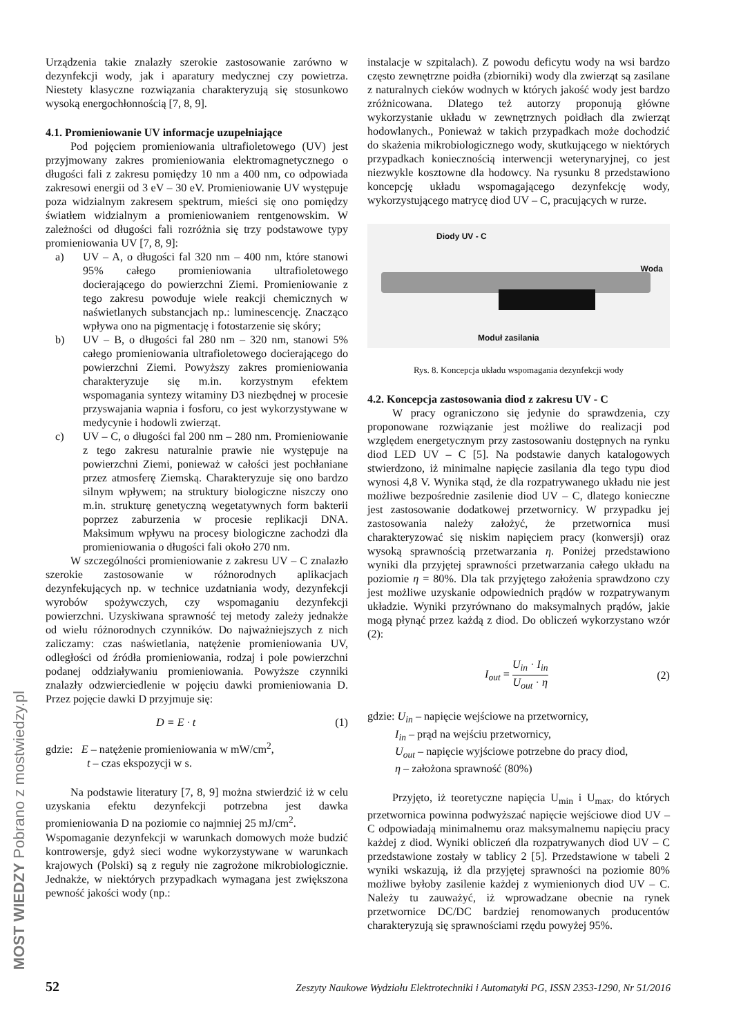Urządzenia takie znalazły szerokie zastosowanie zarówno w dezynfekcji wody, jak i aparatury medycznej czy powietrza. Niestety klasyczne rozwiązania charakteryzują się stosunkowo wysoką energochłonnością [7, 8, 9].
4.1. Promieniowanie UV informacje uzupełniające
Pod pojęciem promieniowania ultrafioletowego (UV) jest przyjmowany zakres promieniowania elektromagnetycznego o długości fali z zakresu pomiędzy 10 nm a 400 nm, co odpowiada zakresowi energii od 3 eV – 30 eV. Promieniowanie UV występuje poza widzialnym zakresem spektrum, mieści się ono pomiędzy światłem widzialnym a promieniowaniem rentgenowskim. W zależności od długości fali rozróżnia się trzy podstawowe typy promieniowania UV [7, 8, 9]:
a) UV – A, o długości fal 320 nm – 400 nm, które stanowi 95% całego promieniowania ultrafioletowego docierającego do powierzchni Ziemi. Promieniowanie z tego zakresu powoduje wiele reakcji chemicznych w naświetlanych substancjach np.: luminescencję. Znacząco wpływa ono na pigmentację i fotostarzenie się skóry;
b) UV – B, o długości fal 280 nm – 320 nm, stanowi 5% całego promieniowania ultrafioletowego docierającego do powierzchni Ziemi. Powyższy zakres promieniowania charakteryzuje się m.in. korzystnym efektem wspomagania syntezy witaminy D3 niezbędnej w procesie przyswajania wapnia i fosforu, co jest wykorzystywane w medycynie i hodowli zwierząt.
c) UV – C, o długości fal 200 nm – 280 nm. Promieniowanie z tego zakresu naturalnie prawie nie występuje na powierzchni Ziemi, ponieważ w całości jest pochłaniane przez atmosferę Ziemską. Charakteryzuje się ono bardzo silnym wpływem; na struktury biologiczne niszczy ono m.in. strukturę genetyczną wegetatywnych form bakterii poprzez zaburzenia w procesie replikacji DNA. Maksimum wpływu na procesy biologiczne zachodzi dla promieniowania o długości fali około 270 nm.
W szczególności promieniowanie z zakresu UV – C znalazło szerokie zastosowanie w różnorodnych aplikacjach dezynfekujących np. w technice uzdatniania wody, dezynfekcji wyrobów spożywczych, czy wspomaganiu dezynfekcji powierzchni. Uzyskiwana sprawność tej metody zależy jednakże od wielu różnorodnych czynników. Do najważniejszych z nich zaliczamy: czas naświetlania, natężenie promieniowania UV, odległości od źródła promieniowania, rodzaj i pole powierzchni podanej oddziaływaniu promieniowania. Powyższe czynniki znalazły odzwierciedlenie w pojęciu dawki promieniowania D. Przez pojęcie dawki D przyjmuje się:
D = E · t (1)
gdzie: E – natężenie promieniowania w mW/cm<sup>2</sup>,
t – czas ekspozycji w s.
Na podstawie literatury [7, 8, 9] można stwierdzić iż w celu uzyskania efektu dezynfekcji potrzebna jest dawka promieniowania D na poziomie co najmniej 25 mJ/cm<sup>2</sup>.
Wspomaganie dezynfekcji w warunkach domowych może budzić kontrowersje, gdyż sieci wodne wykorzystywane w warunkach krajowych (Polski) są z reguły nie zagrożone mikrobiologicznie. Jednakże, w niektórych przypadkach wymagana jest zwiększona pewność jakości wody (np.:
instalacje w szpitalach). Z powodu deficytu wody na wsi bardzo często zewnętrzne poidła (zbiorniki) wody dla zwierząt są zasilane z naturalnych cieków wodnych w których jakość wody jest bardzo zróżnicowana. Dlatego też autorzy proponują główne wykorzystanie układu w zewnętrznych poidłach dla zwierząt hodowlanych., Ponieważ w takich przypadkach może dochodzić do skażenia mikrobiologicznego wody, skutkującego w niektórych przypadkach koniecznością interwencji weterynaryjnej, co jest niezwykle kosztowne dla hodowcy. Na rysunku 8 przedstawiono koncepcję układu wspomagającego dezynfekcję wody, wykorzystującego matrycę diod UV – C, pracujących w rurze.
Diody UV - C
Woda
Moduł zasilania
Rys. 8. Koncepcja układu wspomagania dezynfekcji wody
4.2. Koncepcja zastosowania diod z zakresu UV - C
W pracy ograniczono się jedynie do sprawdzenia, czy proponowane rozwiązanie jest możliwe do realizacji pod względem energetycznym przy zastosowaniu dostępnych na rynku diod LED UV – C [5]. Na podstawie danych katalogowych stwierdzono, iż minimalne napięcie zasilania dla tego typu diod wynosi 4,8 V. Wynika stąd, że dla rozpatrywanego układu nie jest możliwe bezpośrednie zasilenie diod UV – C, dlatego konieczne jest zastosowanie dodatkowej przetwornicy. W przypadku jej zastosowania należy założyć, że przetwornica musi charakteryzować się niskim napięciem pracy (konwersji) oraz wysoką sprawnością przetwarzania η. Poniżej przedstawiono wyniki dla przyjętej sprawności przetwarzania całego układu na poziomie η = 80%. Dla tak przyjętego założenia sprawdzono czy jest możliwe uzyskanie odpowiednich prądów w rozpatrywanym układzie. Wyniki przyrównano do maksymalnych prądów, jakie mogą płynąć przez każdą z diod. Do obliczeń wykorzystano wzór (2):
I<sub>out</sub> = U<sub>in</sub> · I<sub>in</sub> U<sub>out</sub> · η (2)
gdzie: U<sub>in</sub> – napięcie wejściowe na przetwornicy,
I<sub>in</sub> – prąd na wejściu przetwornicy,
U<sub>out</sub> – napięcie wyjściowe potrzebne do pracy diod,
η – założona sprawność (80%)
Przyjęto, iż teoretyczne napięcia U<sub>min</sub> i U<sub>max</sub>, do których przetwornica powinna podwyższać napięcie wejściowe diod UV – C odpowiadają minimalnemu oraz maksymalnemu napięciu pracy każdej z diod. Wyniki obliczeń dla rozpatrywanych diod UV – C przedstawione zostały w tablicy 2 [5]. Przedstawione w tabeli 2 wyniki wskazują, iż dla przyjętej sprawności na poziomie 80% możliwe byłoby zasilenie każdej z wymienionych diod UV – C. Należy tu zauważyć, iż wprowadzane obecnie na rynek przetwornice DC/DC bardziej renomowanych producentów charakteryzują się sprawnościami rzędu powyżej 95%.
52 Zeszyty Naukowe Wydziału Elektrotechniki i Automatyki PG, ISSN 2353-1290, Nr 51/2016
MOST WIEDZY Pobrano z mostwiedzy.pl